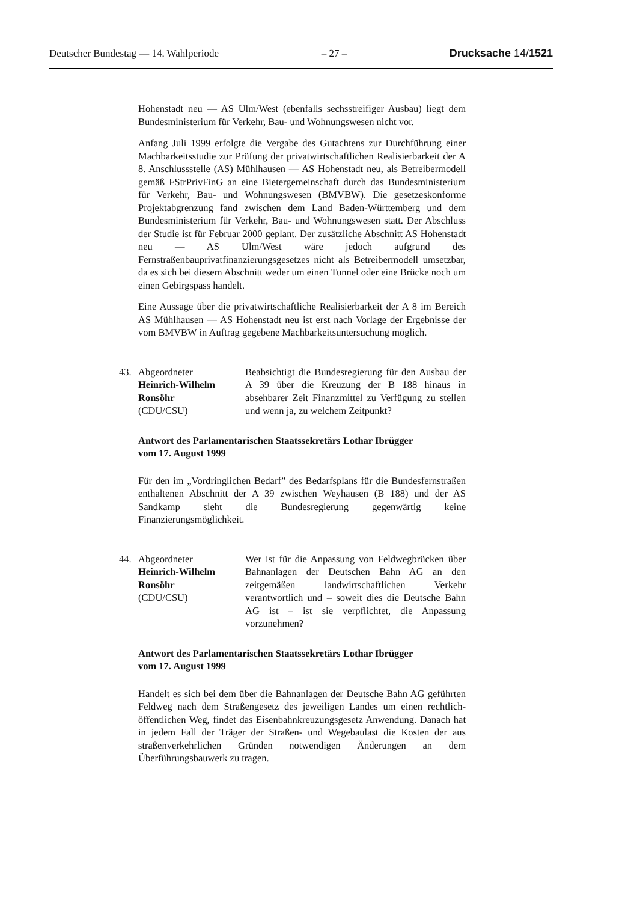Deutscher Bundestag — 14. Wahlperiode – 27 – Drucksache 14/1521
Hohenstadt neu — AS Ulm/West (ebenfalls sechsstreifiger Ausbau) liegt dem Bundesministerium für Verkehr, Bau- und Wohnungswesen nicht vor.
Anfang Juli 1999 erfolgte die Vergabe des Gutachtens zur Durchführung einer Machbarkeitsstudie zur Prüfung der privatwirtschaftlichen Realisierbarkeit der A 8. Anschlussstelle (AS) Mühlhausen — AS Hohenstadt neu, als Betreibermodell gemäß FStrPrivFinG an eine Bietergemeinschaft durch das Bundesministerium für Verkehr, Bau- und Wohnungswesen (BMVBW). Die gesetzeskonforme Projektabgrenzung fand zwischen dem Land Baden-Württemberg und dem Bundesministerium für Verkehr, Bau- und Wohnungswesen statt. Der Abschluss der Studie ist für Februar 2000 geplant. Der zusätzliche Abschnitt AS Hohenstadt neu — AS Ulm/West wäre jedoch aufgrund des Fernstraßenbauprivatfinanzierungsgesetzes nicht als Betreibermodell umsetzbar, da es sich bei diesem Abschnitt weder um einen Tunnel oder eine Brücke noch um einen Gebirgspass handelt.
Eine Aussage über die privatwirtschaftliche Realisierbarkeit der A 8 im Bereich AS Mühlhausen — AS Hohenstadt neu ist erst nach Vorlage der Ergebnisse der vom BMVBW in Auftrag gegebene Machbarkeitsuntersuchung möglich.
43. Abgeordneter
Heinrich-Wilhelm Ronsöhr
(CDU/CSU)
Beabsichtigt die Bundesregierung für den Ausbau der A 39 über die Kreuzung der B 188 hinaus in absehbarer Zeit Finanzmittel zu Verfügung zu stellen und wenn ja, zu welchem Zeitpunkt?
Antwort des Parlamentarischen Staatssekretärs Lothar Ibrügger
vom 17. August 1999
Für den im „Vordringlichen Bedarf” des Bedarfsplans für die Bundesfernstraßen enthaltenen Abschnitt der A 39 zwischen Weyhausen (B 188) und der AS Sandkamp sieht die Bundesregierung gegenwärtig keine Finanzierungsmöglichkeit.
44. Abgeordneter
Heinrich-Wilhelm Ronsöhr
(CDU/CSU)
Wer ist für die Anpassung von Feldwegbrücken über Bahnanlagen der Deutschen Bahn AG an den zeitgemäßen landwirtschaftlichen Verkehr verantwortlich und – soweit dies die Deutsche Bahn AG ist – ist sie verpflichtet, die Anpassung vorzunehmen?
Antwort des Parlamentarischen Staatssekretärs Lothar Ibrügger
vom 17. August 1999
Handelt es sich bei dem über die Bahnanlagen der Deutsche Bahn AG geführten Feldweg nach dem Straßengesetz des jeweiligen Landes um einen rechtlich-öffentlichen Weg, findet das Eisenbahnkreuzungsgesetz Anwendung. Danach hat in jedem Fall der Träger der Straßen- und Wegebaulast die Kosten der aus straßenverkehrlichen Gründen notwendigen Änderungen an dem Überführungsbauwerk zu tragen.